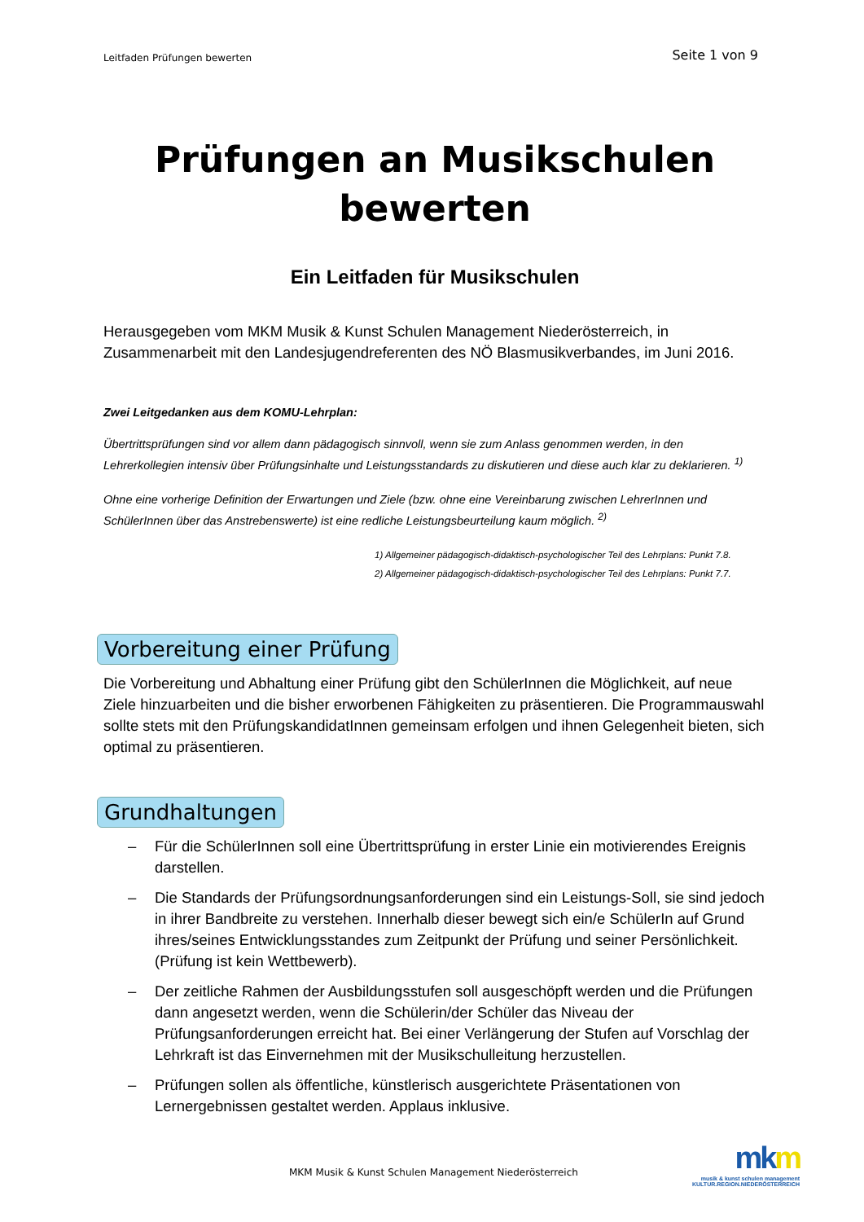Leitfaden Prüfungen bewerten
Seite 1 von 9
Prüfungen an Musikschulen
bewerten
Ein Leitfaden für Musikschulen
Herausgegeben vom MKM Musik & Kunst Schulen Management Niederösterreich, in Zusammenarbeit mit den Landesjugendreferenten des NÖ Blasmusikverbandes, im Juni 2016.
Zwei Leitgedanken aus dem KOMU-Lehrplan:
Übertrittsprüfungen sind vor allem dann pädagogisch sinnvoll, wenn sie zum Anlass genommen werden, in den Lehrerkollegien intensiv über Prüfungsinhalte und Leistungsstandards zu diskutieren und diese auch klar zu deklarieren. <sup>1)</sup>
Ohne eine vorherige Definition der Erwartungen und Ziele (bzw. ohne eine Vereinbarung zwischen LehrerInnen und SchülerInnen über das Anstrebenswerte) ist eine redliche Leistungsbeurteilung kaum möglich. <sup>2)</sup>
1) Allgemeiner pädagogisch-didaktisch-psychologischer Teil des Lehrplans: Punkt 7.8.
2) Allgemeiner pädagogisch-didaktisch-psychologischer Teil des Lehrplans: Punkt 7.7.
Vorbereitung einer Prüfung
Die Vorbereitung und Abhaltung einer Prüfung gibt den SchülerInnen die Möglichkeit, auf neue Ziele hinzuarbeiten und die bisher erworbenen Fähigkeiten zu präsentieren. Die Programmauswahl sollte stets mit den PrüfungskandidatInnen gemeinsam erfolgen und ihnen Gelegenheit bieten, sich optimal zu präsentieren.
Grundhaltungen
– Für die SchülerInnen soll eine Übertrittsprüfung in erster Linie ein motivierendes Ereignis darstellen.
– Die Standards der Prüfungsordnungsanforderungen sind ein Leistungs-Soll, sie sind jedoch in ihrer Bandbreite zu verstehen. Innerhalb dieser bewegt sich ein/e SchülerIn auf Grund ihres/seines Entwicklungsstandes zum Zeitpunkt der Prüfung und seiner Persönlichkeit. (Prüfung ist kein Wettbewerb).
– Der zeitliche Rahmen der Ausbildungsstufen soll ausgeschöpft werden und die Prüfungen dann angesetzt werden, wenn die Schülerin/der Schüler das Niveau der Prüfungsanforderungen erreicht hat. Bei einer Verlängerung der Stufen auf Vorschlag der Lehrkraft ist das Einvernehmen mit der Musikschulleitung herzustellen.
– Prüfungen sollen als öffentliche, künstlerisch ausgerichtete Präsentationen von Lernergebnissen gestaltet werden. Applaus inklusive.
MKM Musik & Kunst Schulen Management Niederösterreich
mkm
musik & kunst schulen management
KULTUR.REGION.NIEDERÖSTERREICH